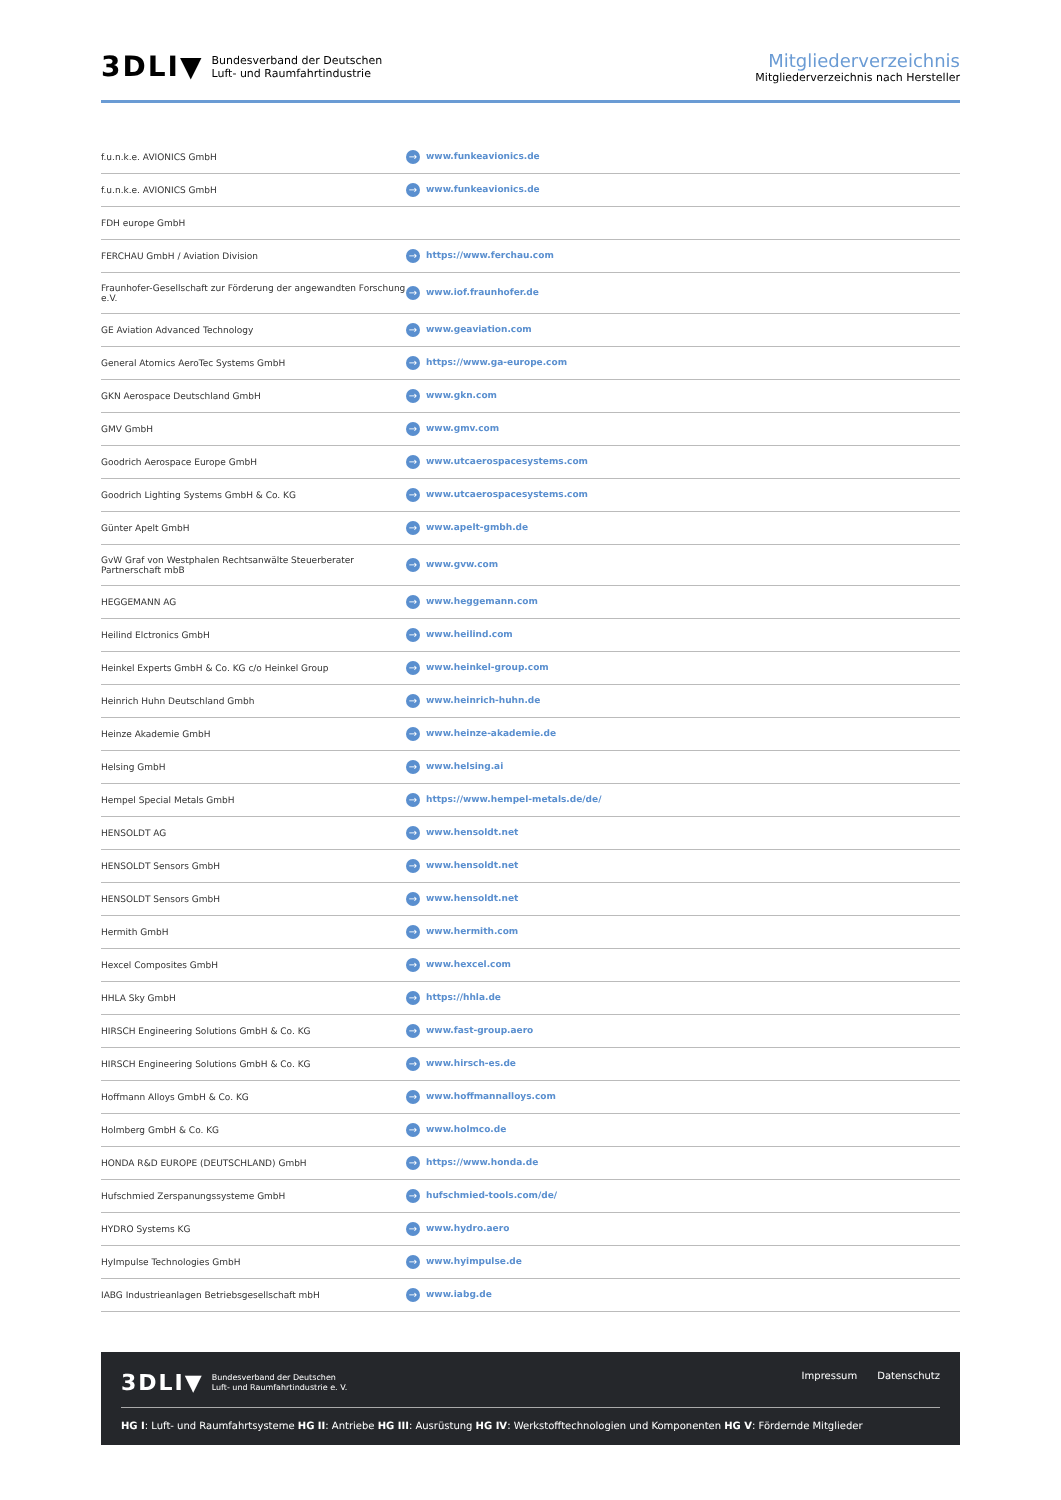3DLI▼ Bundesverband der Deutschen
Luft- und Raumfahrtindustrie
Mitgliederverzeichnis
Mitgliederverzeichnis nach Hersteller
| f.u.n.k.e. AVIONICS GmbH | → www.funkeavionics.de |
| f.u.n.k.e. AVIONICS GmbH | → www.funkeavionics.de |
| FDH europe GmbH | |
| FERCHAU GmbH / Aviation Division | → https://www.ferchau.com |
| Fraunhofer-Gesellschaft zur Förderung der angewandten Forschung e.V. | → www.iof.fraunhofer.de |
| GE Aviation Advanced Technology | → www.geaviation.com |
| General Atomics AeroTec Systems GmbH | → https://www.ga-europe.com |
| GKN Aerospace Deutschland GmbH | → www.gkn.com |
| GMV GmbH | → www.gmv.com |
| Goodrich Aerospace Europe GmbH | → www.utcaerospacesystems.com |
| Goodrich Lighting Systems GmbH & Co. KG | → www.utcaerospacesystems.com |
| Günter Apelt GmbH | → www.apelt-gmbh.de |
| GvW Graf von Westphalen Rechtsanwälte Steuerberater Partnerschaft mbB | → www.gvw.com |
| HEGGEMANN AG | → www.heggemann.com |
| Heilind Elctronics GmbH | → www.heilind.com |
| Heinkel Experts GmbH & Co. KG c/o Heinkel Group | → www.heinkel-group.com |
| Heinrich Huhn Deutschland Gmbh | → www.heinrich-huhn.de |
| Heinze Akademie GmbH | → www.heinze-akademie.de |
| Helsing GmbH | → www.helsing.ai |
| Hempel Special Metals GmbH | → https://www.hempel-metals.de/de/ |
| HENSOLDT AG | → www.hensoldt.net |
| HENSOLDT Sensors GmbH | → www.hensoldt.net |
| HENSOLDT Sensors GmbH | → www.hensoldt.net |
| Hermith GmbH | → www.hermith.com |
| Hexcel Composites GmbH | → www.hexcel.com |
| HHLA Sky GmbH | → https://hhla.de |
| HIRSCH Engineering Solutions GmbH & Co. KG | → www.fast-group.aero |
| HIRSCH Engineering Solutions GmbH & Co. KG | → www.hirsch-es.de |
| Hoffmann Alloys GmbH & Co. KG | → www.hoffmannalloys.com |
| Holmberg GmbH & Co. KG | → www.holmco.de |
| HONDA R&D EUROPE (DEUTSCHLAND) GmbH | → https://www.honda.de |
| Hufschmied Zerspanungssysteme GmbH | → hufschmied-tools.com/de/ |
| HYDRO Systems KG | → www.hydro.aero |
| HyImpulse Technologies GmbH | → www.hyimpulse.de |
| IABG Industrieanlagen Betriebsgesellschaft mbH | → www.iabg.de |
3DLI▼ Bundesverband der Deutschen
Luft- und Raumfahrtindustrie e. V.
Impressum Datenschutz
HG I: Luft- und Raumfahrtsysteme HG II: Antriebe HG III: Ausrüstung HG IV: Werkstofftechnologien und Komponenten HG V: Fördernde Mitglieder